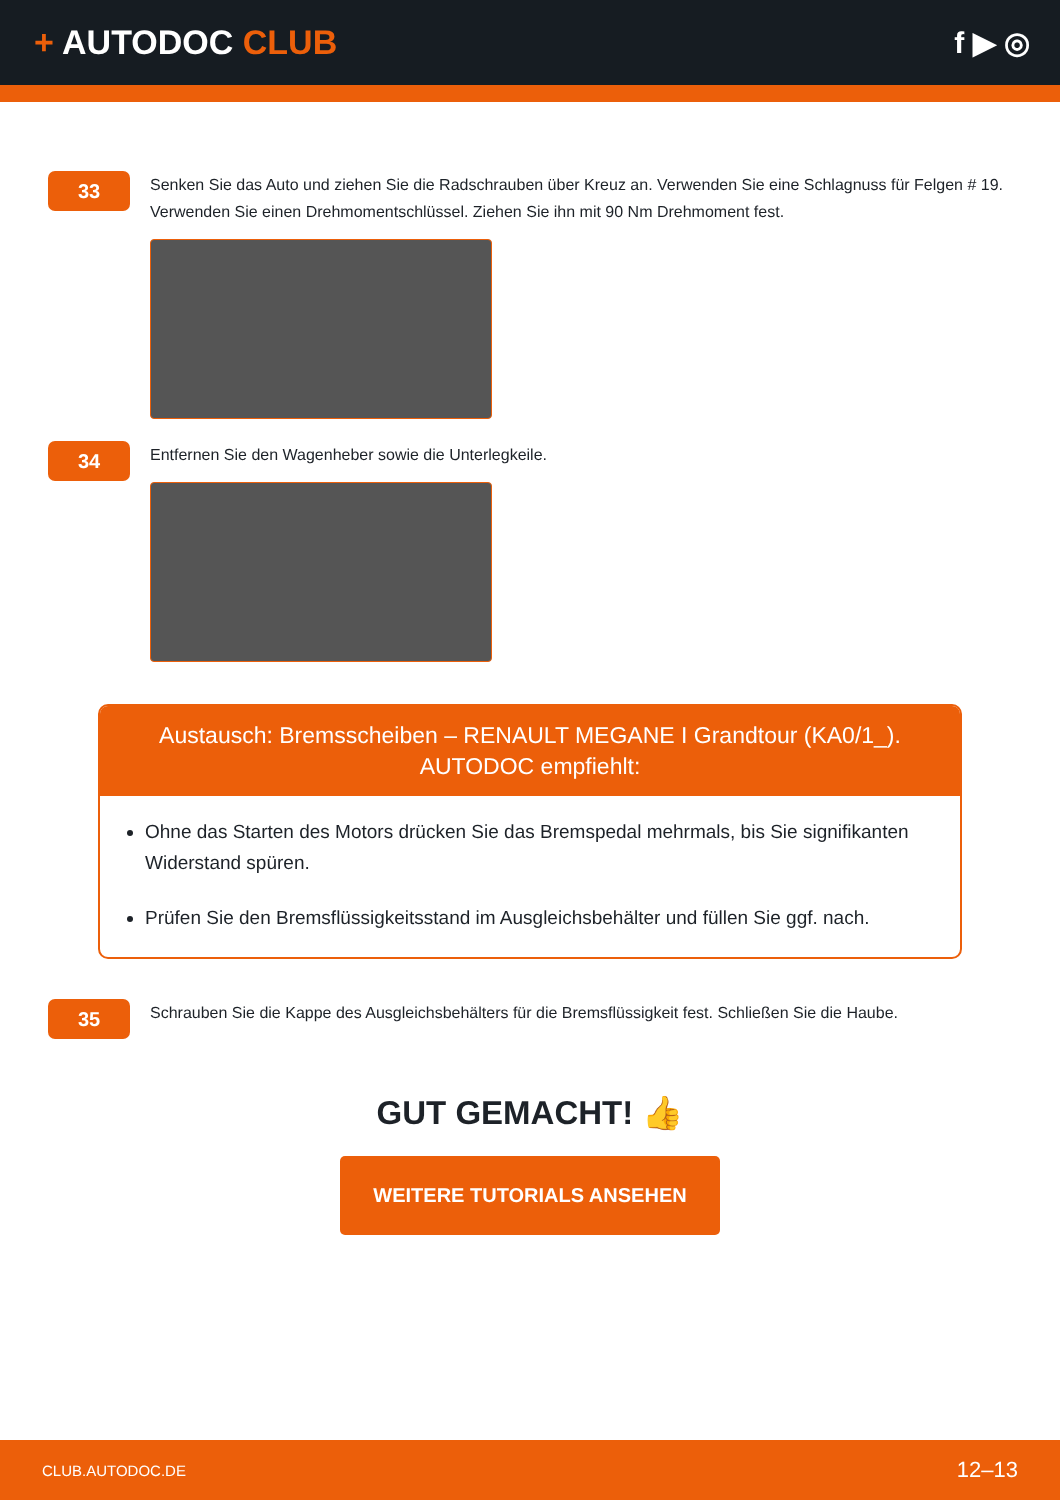+ AUTODOC CLUB f ▶ ◎
33
Senken Sie das Auto und ziehen Sie die Radschrauben über Kreuz an. Verwenden Sie eine Schlagnuss für Felgen # 19. Verwenden Sie einen Drehmomentschlüssel. Ziehen Sie ihn mit 90 Nm Drehmoment fest.
34
Entfernen Sie den Wagenheber sowie die Unterlegkeile.
Austausch: Bremsscheiben – RENAULT MEGANE I Grandtour (KA0/1_). AUTODOC empfiehlt:
Ohne das Starten des Motors drücken Sie das Bremspedal mehrmals, bis Sie signifikanten Widerstand spüren.
Prüfen Sie den Bremsflüssigkeitsstand im Ausgleichsbehälter und füllen Sie ggf. nach.
35
Schrauben Sie die Kappe des Ausgleichsbehälters für die Bremsflüssigkeit fest. Schließen Sie die Haube.
GUT GEMACHT! 👍
WEITERE TUTORIALS ANSEHEN
CLUB.AUTODOC.DE 12–13